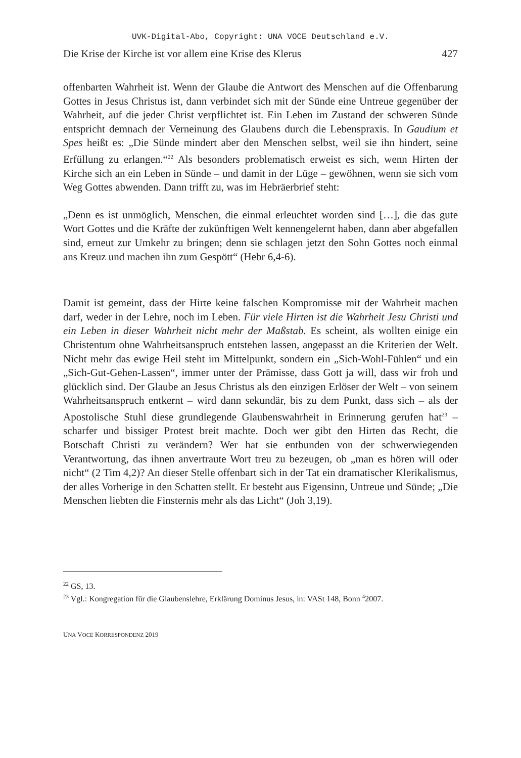UVK-Digital-Abo, Copyright: UNA VOCE Deutschland e.V.
Die Krise der Kirche ist vor allem eine Krise des Klerus 427
offenbarten Wahrheit ist. Wenn der Glaube die Antwort des Menschen auf die Offenbarung Gottes in Jesus Christus ist, dann verbindet sich mit der Sünde eine Untreue gegenüber der Wahrheit, auf die jeder Christ verpflichtet ist. Ein Leben im Zustand der schweren Sünde entspricht demnach der Verneinung des Glaubens durch die Lebenspraxis. In Gaudium et Spes heißt es: „Die Sünde mindert aber den Menschen selbst, weil sie ihn hindert, seine Erfüllung zu erlangen.“<sup>22</sup> Als besonders problematisch erweist es sich, wenn Hirten der Kirche sich an ein Leben in Sünde – und damit in der Lüge – gewöhnen, wenn sie sich vom Weg Gottes abwenden. Dann trifft zu, was im Hebräerbrief steht:
„Denn es ist unmöglich, Menschen, die einmal erleuchtet worden sind […], die das gute Wort Gottes und die Kräfte der zukünftigen Welt kennengelernt haben, dann aber abgefallen sind, erneut zur Umkehr zu bringen; denn sie schlagen jetzt den Sohn Gottes noch einmal ans Kreuz und machen ihn zum Gespött“ (Hebr 6,4-6).
Damit ist gemeint, dass der Hirte keine falschen Kompromisse mit der Wahrheit machen darf, weder in der Lehre, noch im Leben. Für viele Hirten ist die Wahrheit Jesu Christi und ein Leben in dieser Wahrheit nicht mehr der Maßstab. Es scheint, als wollten einige ein Christentum ohne Wahrheitsanspruch entstehen lassen, angepasst an die Kriterien der Welt. Nicht mehr das ewige Heil steht im Mittelpunkt, sondern ein „Sich-Wohl-Fühlen“ und ein „Sich-Gut-Gehen-Lassen“, immer unter der Prämisse, dass Gott ja will, dass wir froh und glücklich sind. Der Glaube an Jesus Christus als den einzigen Erlöser der Welt – von seinem Wahrheitsanspruch entkernt – wird dann sekundär, bis zu dem Punkt, dass sich – als der Apostolische Stuhl diese grundlegende Glaubenswahrheit in Erinnerung gerufen hat<sup>23</sup> – scharfer und bissiger Protest breit machte. Doch wer gibt den Hirten das Recht, die Botschaft Christi zu verändern? Wer hat sie entbunden von der schwerwiegenden Verantwortung, das ihnen anvertraute Wort treu zu bezeugen, ob „man es hören will oder nicht“ (2 Tim 4,2)? An dieser Stelle offenbart sich in der Tat ein dramatischer Klerikalismus, der alles Vorherige in den Schatten stellt. Er besteht aus Eigensinn, Untreue und Sünde; „Die Menschen liebten die Finsternis mehr als das Licht“ (Joh 3,19).
<sup>22</sup> GS, 13.
<sup>23</sup> Vgl.: Kongregation für die Glaubenslehre, Erklärung Dominus Jesus, in: VASt 148, Bonn <sup>4</sup>2007.
UNA VOCE KORRESPONDENZ 2019